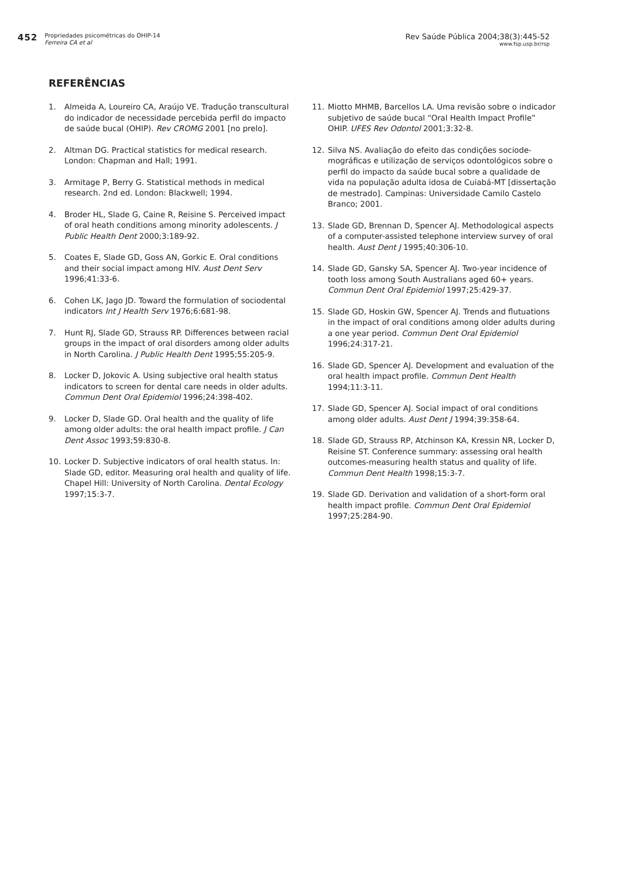452
Propriedades psicométricas do OHIP-14
Ferreira CA et al
Rev Saúde Pública 2004;38(3):445-52
www.fsp.usp.br/rsp
REFERÊNCIAS
1. Almeida A, Loureiro CA, Araújo VE. Tradução transcultural do indicador de necessidade percebida perfil do impacto de saúde bucal (OHIP). Rev CROMG 2001 [no prelo].
2. Altman DG. Practical statistics for medical research. London: Chapman and Hall; 1991.
3. Armitage P, Berry G. Statistical methods in medical research. 2nd ed. London: Blackwell; 1994.
4. Broder HL, Slade G, Caine R, Reisine S. Perceived impact of oral heath conditions among minority adolescents. J Public Health Dent 2000;3:189-92.
5. Coates E, Slade GD, Goss AN, Gorkic E. Oral conditions and their social impact among HIV. Aust Dent Serv 1996;41:33-6.
6. Cohen LK, Jago JD. Toward the formulation of sociodental indicators Int J Health Serv 1976;6:681-98.
7. Hunt RJ, Slade GD, Strauss RP. Differences between racial groups in the impact of oral disorders among older adults in North Carolina. J Public Health Dent 1995;55:205-9.
8. Locker D, Jokovic A. Using subjective oral health status indicators to screen for dental care needs in older adults. Commun Dent Oral Epidemiol 1996;24:398-402.
9. Locker D, Slade GD. Oral health and the quality of life among older adults: the oral health impact profile. J Can Dent Assoc 1993;59:830-8.
10. Locker D. Subjective indicators of oral health status. In: Slade GD, editor. Measuring oral health and quality of life. Chapel Hill: University of North Carolina. Dental Ecology 1997;15:3-7.
11. Miotto MHMB, Barcellos LA. Uma revisão sobre o indicador subjetivo de saúde bucal “Oral Health Impact Profile” OHIP. UFES Rev Odontol 2001;3:32-8.
12. Silva NS. Avaliação do efeito das condições sociode-mográficas e utilização de serviços odontológicos sobre o perfil do impacto da saúde bucal sobre a qualidade de vida na população adulta idosa de Cuiabá-MT [dissertação de mestrado]. Campinas: Universidade Camilo Castelo Branco; 2001.
13. Slade GD, Brennan D, Spencer AJ. Methodological aspects of a computer-assisted telephone interview survey of oral health. Aust Dent J 1995;40:306-10.
14. Slade GD, Gansky SA, Spencer AJ. Two-year incidence of tooth loss among South Australians aged 60+ years. Commun Dent Oral Epidemiol 1997;25:429-37.
15. Slade GD, Hoskin GW, Spencer AJ. Trends and flutuations in the impact of oral conditions among older adults during a one year period. Commun Dent Oral Epidemiol 1996;24:317-21.
16. Slade GD, Spencer AJ. Development and evaluation of the oral health impact profile. Commun Dent Health 1994;11:3-11.
17. Slade GD, Spencer AJ. Social impact of oral conditions among older adults. Aust Dent J 1994;39:358-64.
18. Slade GD, Strauss RP, Atchinson KA, Kressin NR, Locker D, Reisine ST. Conference summary: assessing oral health outcomes-measuring health status and quality of life. Commun Dent Health 1998;15:3-7.
19. Slade GD. Derivation and validation of a short-form oral health impact profile. Commun Dent Oral Epidemiol 1997;25:284-90.